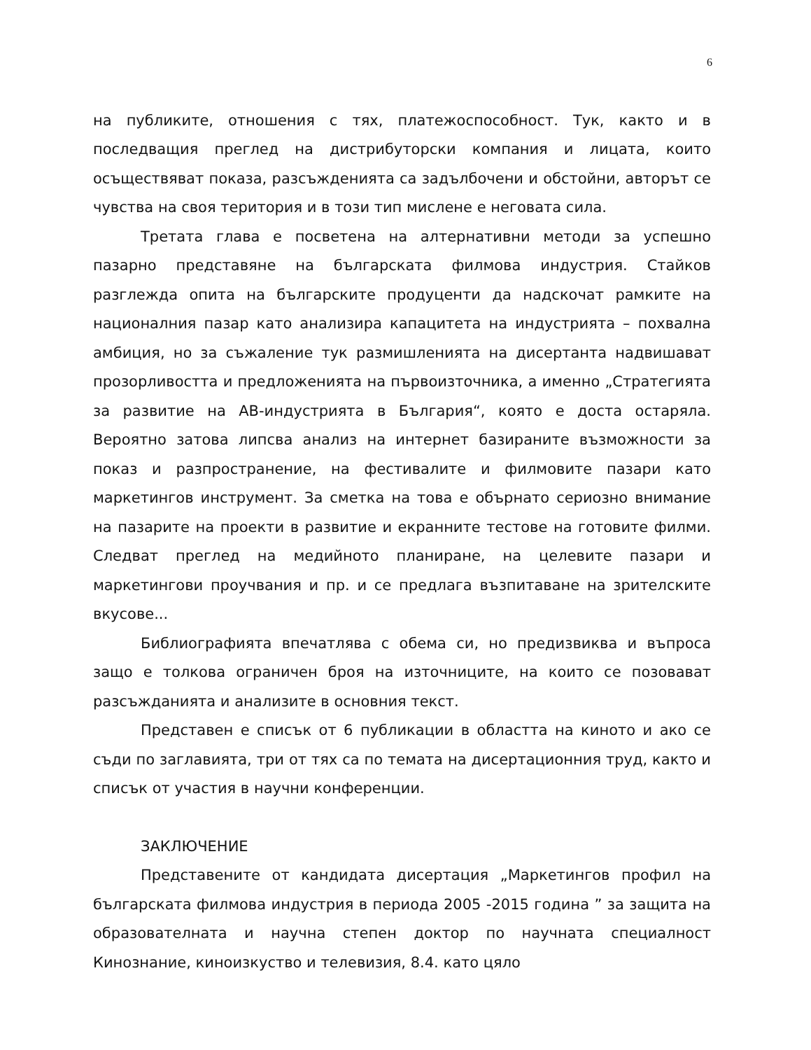6
на публиките, отношения с тях, платежоспособност. Тук, както и в последващия преглед на дистрибуторски компания и лицата, които осъществяват показа, разсъжденията са задълбочени и обстойни, авторът се чувства на своя територия и в този тип мислене е неговата сила.
Третата глава е посветена на алтернативни методи за успешно пазарно представяне на българската филмова индустрия. Стайков разглежда опита на българските продуценти да надскочат рамките на националния пазар като анализира капацитета на индустрията – похвална амбиция, но за съжаление тук размишленията на дисертанта надвишават прозорливостта и предложенията на първоизточника, а именно „Стратегията за развитие на АВ-индустрията в България“, която е доста остаряла. Вероятно затова липсва анализ на интернет базираните възможности за показ и разпространение, на фестивалите и филмовите пазари като маркетингов инструмент. За сметка на това е обърнато сериозно внимание на пазарите на проекти в развитие и екранните тестове на готовите филми. Следват преглед на медийното планиране, на целевите пазари и маркетингови проучвания и пр. и се предлага възпитаване на зрителските вкусове...
Библиографията впечатлява с обема си, но предизвиква и въпроса защо е толкова ограничен броя на източниците, на които се позовават разсъжданията и анализите в основния текст.
Представен е списък от 6 публикации в областта на киното и ако се съди по заглавията, три от тях са по темата на дисертационния труд, както и списък от участия в научни конференции.
ЗАКЛЮЧЕНИЕ
Представените от кандидата дисертация „Маркетингов профил на българската филмова индустрия в периода 2005 -2015 година ” за защита на образователната и научна степен доктор по научната специалност Кинознание, киноизкуство и телевизия, 8.4. като цяло